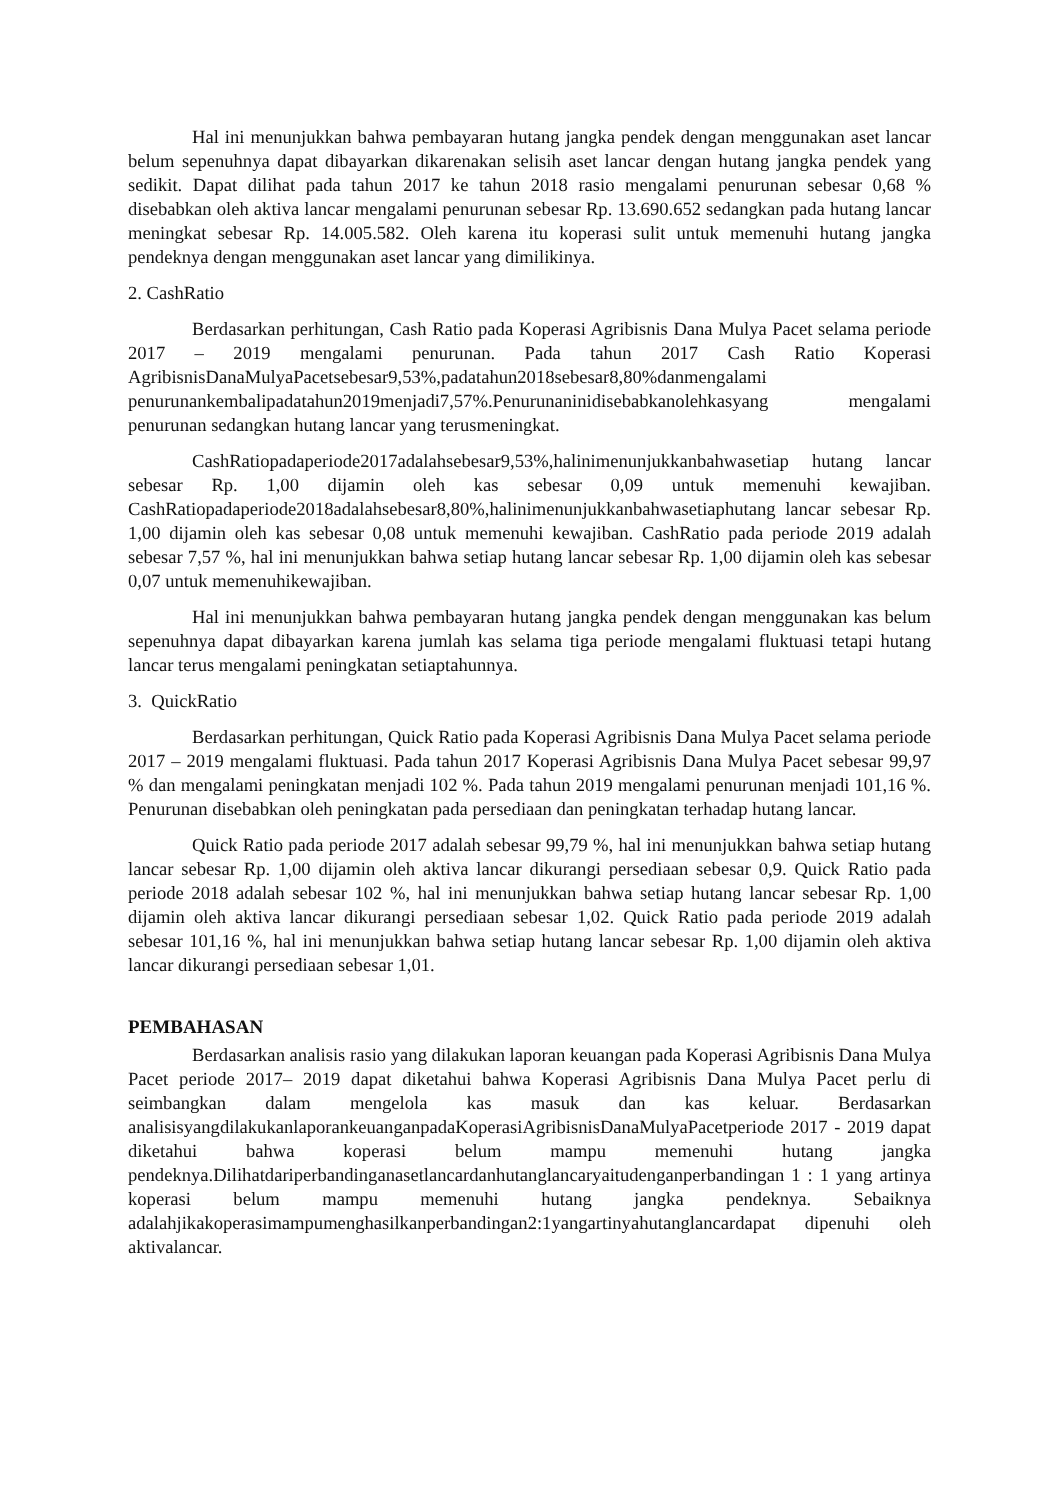Hal ini menunjukkan bahwa pembayaran hutang jangka pendek dengan menggunakan aset lancar belum sepenuhnya dapat dibayarkan dikarenakan selisih aset lancar dengan hutang jangka pendek yang sedikit. Dapat dilihat pada tahun 2017 ke tahun 2018 rasio mengalami penurunan sebesar 0,68 % disebabkan oleh aktiva lancar mengalami penurunan sebesar Rp. 13.690.652 sedangkan pada hutang lancar meningkat sebesar Rp. 14.005.582. Oleh karena itu koperasi sulit untuk memenuhi hutang jangka pendeknya dengan menggunakan aset lancar yang dimilikinya.
2. CashRatio
Berdasarkan perhitungan, Cash Ratio pada Koperasi Agribisnis Dana Mulya Pacet selama periode 2017 – 2019 mengalami penurunan. Pada tahun 2017 Cash Ratio Koperasi AgribisnisDanaMulyaPacetsebesar9,53%,padatahun2018sebesar8,80%danmengalami penurunankembalipadatahun2019menjadi7,57%.Penurunaninidisebabkanolehkasyang mengalami penurunan sedangkan hutang lancar yang terusmeningkat.
CashRatiopadaperiode2017adalahsebesar9,53%,halinimenunjukkanbahwasetiap hutang lancar sebesar Rp. 1,00 dijamin oleh kas sebesar 0,09 untuk memenuhi kewajiban. CashRatiopadaperiode2018adalahsebesar8,80%,halinimenunjukkanbahwasetiaphutang lancar sebesar Rp. 1,00 dijamin oleh kas sebesar 0,08 untuk memenuhi kewajiban. CashRatio pada periode 2019 adalah sebesar 7,57 %, hal ini menunjukkan bahwa setiap hutang lancar sebesar Rp. 1,00 dijamin oleh kas sebesar 0,07 untuk memenuhikewajiban.
Hal ini menunjukkan bahwa pembayaran hutang jangka pendek dengan menggunakan kas belum sepenuhnya dapat dibayarkan karena jumlah kas selama tiga periode mengalami fluktuasi tetapi hutang lancar terus mengalami peningkatan setiaptahunnya.
3. QuickRatio
Berdasarkan perhitungan, Quick Ratio pada Koperasi Agribisnis Dana Mulya Pacet selama periode 2017 – 2019 mengalami fluktuasi. Pada tahun 2017 Koperasi Agribisnis Dana Mulya Pacet sebesar 99,97 % dan mengalami peningkatan menjadi 102 %. Pada tahun 2019 mengalami penurunan menjadi 101,16 %. Penurunan disebabkan oleh peningkatan pada persediaan dan peningkatan terhadap hutang lancar.
Quick Ratio pada periode 2017 adalah sebesar 99,79 %, hal ini menunjukkan bahwa setiap hutang lancar sebesar Rp. 1,00 dijamin oleh aktiva lancar dikurangi persediaan sebesar 0,9. Quick Ratio pada periode 2018 adalah sebesar 102 %, hal ini menunjukkan bahwa setiap hutang lancar sebesar Rp. 1,00 dijamin oleh aktiva lancar dikurangi persediaan sebesar 1,02. Quick Ratio pada periode 2019 adalah sebesar 101,16 %, hal ini menunjukkan bahwa setiap hutang lancar sebesar Rp. 1,00 dijamin oleh aktiva lancar dikurangi persediaan sebesar 1,01.
PEMBAHASAN
Berdasarkan analisis rasio yang dilakukan laporan keuangan pada Koperasi Agribisnis Dana Mulya Pacet periode 2017– 2019 dapat diketahui bahwa Koperasi Agribisnis Dana Mulya Pacet perlu di seimbangkan dalam mengelola kas masuk dan kas keluar. Berdasarkan analisisyangdilakukanlaporankeuanganpadaKoperasiAgribisnisDanaMulyaPacetperiode 2017 - 2019 dapat diketahui bahwa koperasi belum mampu memenuhi hutang jangka pendeknya.Dilihatdariperbandinganasetlancardanhutanglancaryaitudenganperbandingan 1 : 1 yang artinya koperasi belum mampu memenuhi hutang jangka pendeknya. Sebaiknya adalahjikakoperasimampumenghasilkanperbandingan2:1yangartinyahutanglancardapat dipenuhi oleh aktivalancar.